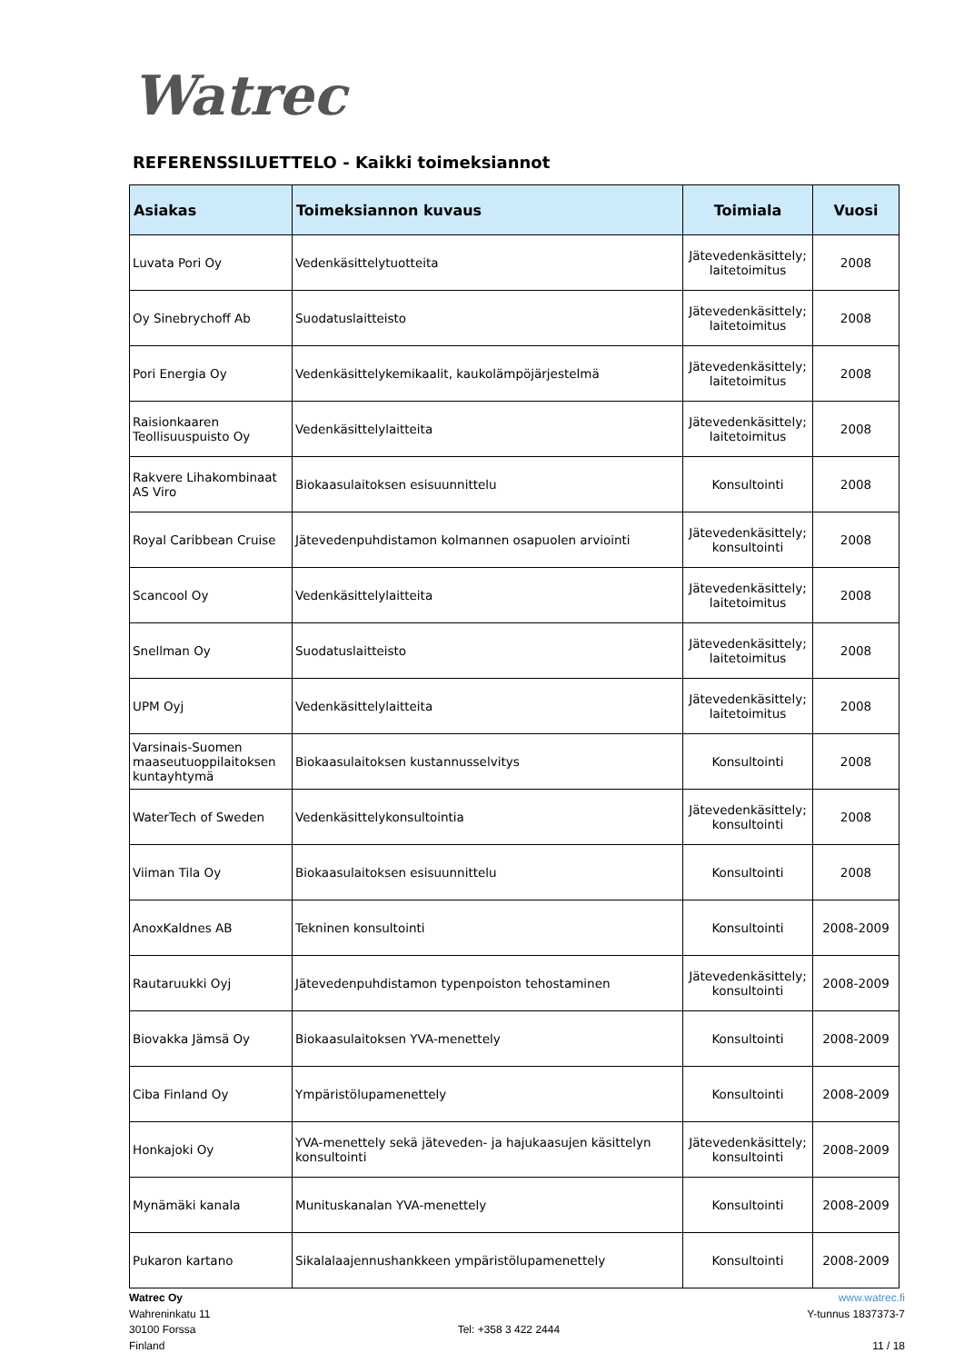Watrec
REFERENSSILUETTELO - Kaikki toimeksiannot
| Asiakas | Toimeksiannon kuvaus | Toimiala | Vuosi |
| --- | --- | --- | --- |
| Luvata Pori Oy | Vedenkäsittelytuotteita | Jätevedenkäsittely; laitetoimitus | 2008 |
| Oy Sinebrychoff Ab | Suodatuslaitteisto | Jätevedenkäsittely; laitetoimitus | 2008 |
| Pori Energia Oy | Vedenkäsittelykemikaalit, kaukolämpöjärjestelmä | Jätevedenkäsittely; laitetoimitus | 2008 |
| Raisionkaaren Teollisuuspuisto Oy | Vedenkäsittelylaitteita | Jätevedenkäsittely; laitetoimitus | 2008 |
| Rakvere Lihakombinaat AS Viro | Biokaasulaitoksen esisuunnittelu | Konsultointi | 2008 |
| Royal Caribbean Cruise | Jätevedenpuhdistamon kolmannen osapuolen arviointi | Jätevedenkäsittely; konsultointi | 2008 |
| Scancool Oy | Vedenkäsittelylaitteita | Jätevedenkäsittely; laitetoimitus | 2008 |
| Snellman Oy | Suodatuslaitteisto | Jätevedenkäsittely; laitetoimitus | 2008 |
| UPM Oyj | Vedenkäsittelylaitteita | Jätevedenkäsittely; laitetoimitus | 2008 |
| Varsinais-Suomen maaseutuoppilaitoksen kuntayhtymä | Biokaasulaitoksen kustannusselvitys | Konsultointi | 2008 |
| WaterTech of Sweden | Vedenkäsittelykonsultointia | Jätevedenkäsittely; konsultointi | 2008 |
| Viiman Tila Oy | Biokaasulaitoksen esisuunnittelu | Konsultointi | 2008 |
| AnoxKaldnes AB | Tekninen konsultointi | Konsultointi | 2008-2009 |
| Rautaruukki Oyj | Jätevedenpuhdistamon typenpoiston tehostaminen | Jätevedenkäsittely; konsultointi | 2008-2009 |
| Biovakka Jämsä Oy | Biokaasulaitoksen YVA-menettely | Konsultointi | 2008-2009 |
| Ciba Finland Oy | Ympäristölupamenettely | Konsultointi | 2008-2009 |
| Honkajoki Oy | YVA-menettely sekä jäteveden- ja hajukaasujen käsittelyn konsultointi | Jätevedenkäsittely; konsultointi | 2008-2009 |
| Mynämäki kanala | Munituskanalan YVA-menettely | Konsultointi | 2008-2009 |
| Pukaron kartano | Sikalalaajennushankkeen ympäristölupamenettely | Konsultointi | 2008-2009 |
Watrec Oy
Wahreninkatu 11
30100 Forssa
Finland
Tel: +358 3 422 2444 www.watrec.fi
Y-tunnus 1837373-7
11 / 18